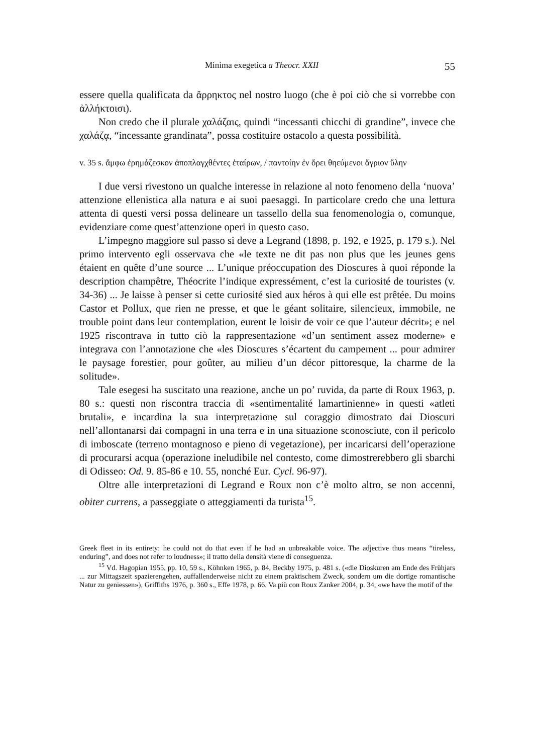Minima exegetica a Theocr. XXII 55
essere quella qualificata da ἄρρηκτος nel nostro luogo (che è poi ciò che si vorrebbe con ἀλλήκτοισι).
Non credo che il plurale χαλάζαις, quindi “incessanti chicchi di grandine”, invece che χαλάζᾳ, “incessante grandinata”, possa costituire ostacolo a questa possibilità.
v. 35 s. ἄμφω ἐρημάζεσκον ἀποπλαγχθέντες ἑταίρων, / παντοίην ἐν ὄρει θηεύμενοι ἄγριον ὕλην
I due versi rivestono un qualche interesse in relazione al noto fenomeno della ‘nuova’ attenzione ellenistica alla natura e ai suoi paesaggi. In particolare credo che una lettura attenta di questi versi possa delineare un tassello della sua fenomenologia o, comunque, evidenziare come quest’attenzione operi in questo caso.
L’impegno maggiore sul passo si deve a Legrand (1898, p. 192, e 1925, p. 179 s.). Nel primo intervento egli osservava che «le texte ne dit pas non plus que les jeunes gens étaient en quête d’une source ... L’unique préoccupation des Dioscures à quoi réponde la description champêtre, Théocrite l’indique expressément, c’est la curiosité de touristes (v. 34-36) ... Je laisse à penser si cette curiosité sied aux héros à qui elle est prêtée. Du moins Castor et Pollux, que rien ne presse, et que le géant solitaire, silencieux, immobile, ne trouble point dans leur contemplation, eurent le loisir de voir ce que l’auteur décrit»; e nel 1925 riscontrava in tutto ciò la rappresentazione «d’un sentiment assez moderne» e integrava con l’annotazione che «les Dioscures s’écartent du campement ... pour admirer le paysage forestier, pour goûter, au milieu d’un décor pittoresque, la charme de la solitude».
Tale esegesi ha suscitato una reazione, anche un po’ ruvida, da parte di Roux 1963, p. 80 s.: questi non riscontra traccia di «sentimentalité lamartinienne» in questi «atleti brutali», e incardina la sua interpretazione sul coraggio dimostrato dai Dioscuri nell’allontanarsi dai compagni in una terra e in una situazione sconosciute, con il pericolo di imboscate (terreno montagnoso e pieno di vegetazione), per incaricarsi dell’operazione di procurarsi acqua (operazione ineludibile nel contesto, come dimostrerebbero gli sbarchi di Odisseo: Od. 9. 85-86 e 10. 55, nonché Eur. Cycl. 96-97).
Oltre alle interpretazioni di Legrand e Roux non c’è molto altro, se non accenni, obiter currens, a passeggiate o atteggiamenti da turista<sup>15</sup>.
Greek fleet in its entirety: he could not do that even if he had an unbreakable voice. The adjective thus means “tireless, enduring”, and does not refer to loudness»; il tratto della densità viene di conseguenza.
<sup>15</sup> Vd. Hagopian 1955, pp. 10, 59 s., Köhnken 1965, p. 84, Beckby 1975, p. 481 s. («die Dioskuren am Ende des Frühjars ... zur Mittagszeit spazierengehen, auffallenderweise nicht zu einem praktischem Zweck, sondern um die dortige romantische Natur zu geniessen»), Griffiths 1976, p. 360 s., Effe 1978, p. 66. Va più con Roux Zanker 2004, p. 34, «we have the motif of the